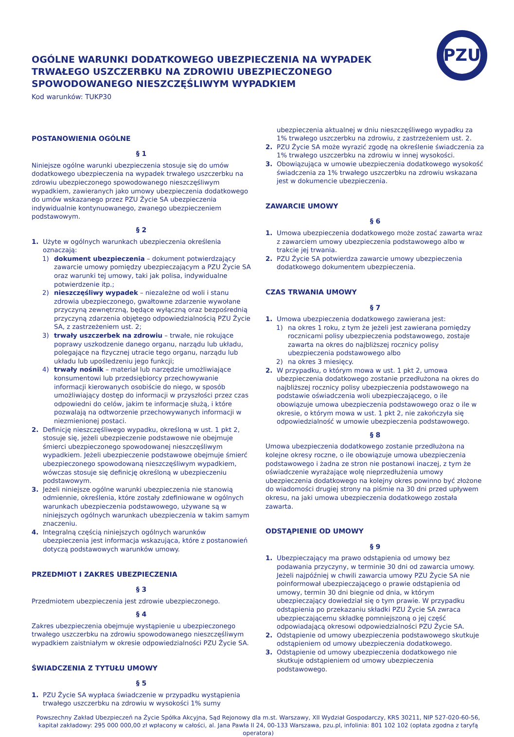PZU
OGÓLNE WARUNKI DODATKOWEGO UBEZPIECZENIA NA WYPADEK TRWAŁEGO USZCZERBKU NA ZDROWIU UBEZPIECZONEGO SPOWODOWANEGO NIESZCZĘŚLIWYM WYPADKIEM
Kod warunków: TUKP30
POSTANOWIENIA OGÓLNE
§ 1
Niniejsze ogólne warunki ubezpieczenia stosuje się do umów dodatkowego ubezpieczenia na wypadek trwałego uszczerbku na zdrowiu ubezpieczonego spowodowanego nieszczęśliwym wypadkiem, zawieranych jako umowy ubezpieczenia dodatkowego do umów wskazanego przez PZU Życie SA ubezpieczenia indywidualnie kontynuowanego, zwanego ubezpieczeniem podstawowym.
§ 2
1. Użyte w ogólnych warunkach ubezpieczenia określenia oznaczają:
1) dokument ubezpieczenia – dokument potwierdzający zawarcie umowy pomiędzy ubezpieczającym a PZU Życie SA oraz warunki tej umowy, taki jak polisa, indywidualne potwierdzenie itp.;
2) nieszczęśliwy wypadek – niezależne od woli i stanu zdrowia ubezpieczonego, gwałtowne zdarzenie wywołane przyczyną zewnętrzną, będące wyłączną oraz bezpośrednią przyczyną zdarzenia objętego odpowiedzialnością PZU Życie SA, z zastrzeżeniem ust. 2;
3) trwały uszczerbek na zdrowiu – trwałe, nie rokujące poprawy uszkodzenie danego organu, narządu lub układu, polegające na fizycznej utracie tego organu, narządu lub układu lub upośledzeniu jego funkcji;
4) trwały nośnik – materiał lub narzędzie umożliwiające konsumentowi lub przedsiębiorcy przechowywanie informacji kierowanych osobiście do niego, w sposób umożliwiający dostęp do informacji w przyszłości przez czas odpowiedni do celów, jakim te informacje służą, i które pozwalają na odtworzenie przechowywanych informacji w niezmienionej postaci.
2. Definicję nieszczęśliwego wypadku, określoną w ust. 1 pkt 2, stosuje się, jeżeli ubezpieczenie podstawowe nie obejmuje śmierci ubezpieczonego spowodowanej nieszczęśliwym wypadkiem. Jeżeli ubezpieczenie podstawowe obejmuje śmierć ubezpieczonego spowodowaną nieszczęśliwym wypadkiem, wówczas stosuje się definicję określoną w ubezpieczeniu podstawowym.
3. Jeżeli niniejsze ogólne warunki ubezpieczenia nie stanowią odmiennie, określenia, które zostały zdefiniowane w ogólnych warunkach ubezpieczenia podstawowego, używane są w niniejszych ogólnych warunkach ubezpieczenia w takim samym znaczeniu.
4. Integralną częścią niniejszych ogólnych warunków ubezpieczenia jest informacja wskazująca, które z postanowień dotyczą podstawowych warunków umowy.
PRZEDMIOT I ZAKRES UBEZPIECZENIA
§ 3
Przedmiotem ubezpieczenia jest zdrowie ubezpieczonego.
§ 4
Zakres ubezpieczenia obejmuje wystąpienie u ubezpieczonego trwałego uszczerbku na zdrowiu spowodowanego nieszczęśliwym wypadkiem zaistniałym w okresie odpowiedzialności PZU Życie SA.
ŚWIADCZENIA Z TYTUŁU UMOWY
§ 5
1. PZU Życie SA wypłaca świadczenie w przypadku wystąpienia trwałego uszczerbku na zdrowiu w wysokości 1% sumy
ubezpieczenia aktualnej w dniu nieszczęśliwego wypadku za 1% trwałego uszczerbku na zdrowiu, z zastrzeżeniem ust. 2.
2. PZU Życie SA może wyrazić zgodę na określenie świadczenia za 1% trwałego uszczerbku na zdrowiu w innej wysokości.
3. Obowiązująca w umowie ubezpieczenia dodatkowego wysokość świadczenia za 1% trwałego uszczerbku na zdrowiu wskazana jest w dokumencie ubezpieczenia.
ZAWARCIE UMOWY
§ 6
1. Umowa ubezpieczenia dodatkowego może zostać zawarta wraz z zawarciem umowy ubezpieczenia podstawowego albo w trakcie jej trwania.
2. PZU Życie SA potwierdza zawarcie umowy ubezpieczenia dodatkowego dokumentem ubezpieczenia.
CZAS TRWANIA UMOWY
§ 7
1. Umowa ubezpieczenia dodatkowego zawierana jest:
1) na okres 1 roku, z tym że jeżeli jest zawierana pomiędzy rocznicami polisy ubezpieczenia podstawowego, zostaje zawarta na okres do najbliższej rocznicy polisy ubezpieczenia podstawowego albo
2) na okres 3 miesięcy.
2. W przypadku, o którym mowa w ust. 1 pkt 2, umowa ubezpieczenia dodatkowego zostanie przedłużona na okres do najbliższej rocznicy polisy ubezpieczenia podstawowego na podstawie oświadczenia woli ubezpieczającego, o ile obowiązuje umowa ubezpieczenia podstawowego oraz o ile w okresie, o którym mowa w ust. 1 pkt 2, nie zakończyła się odpowiedzialność w umowie ubezpieczenia podstawowego.
§ 8
Umowa ubezpieczenia dodatkowego zostanie przedłużona na kolejne okresy roczne, o ile obowiązuje umowa ubezpieczenia podstawowego i żadna ze stron nie postanowi inaczej, z tym że oświadczenie wyrażające wolę nieprzedłużenia umowy ubezpieczenia dodatkowego na kolejny okres powinno być złożone do wiadomości drugiej strony na piśmie na 30 dni przed upływem okresu, na jaki umowa ubezpieczenia dodatkowego została zawarta.
ODSTĄPIENIE OD UMOWY
§ 9
1. Ubezpieczający ma prawo odstąpienia od umowy bez podawania przyczyny, w terminie 30 dni od zawarcia umowy. Jeżeli najpóźniej w chwili zawarcia umowy PZU Życie SA nie poinformował ubezpieczającego o prawie odstąpienia od umowy, termin 30 dni biegnie od dnia, w którym ubezpieczający dowiedział się o tym prawie. W przypadku odstąpienia po przekazaniu składki PZU Życie SA zwraca ubezpieczającemu składkę pomniejszoną o jej część odpowiadającą okresowi odpowiedzialności PZU Życie SA.
2. Odstąpienie od umowy ubezpieczenia podstawowego skutkuje odstąpieniem od umowy ubezpieczenia dodatkowego.
3. Odstąpienie od umowy ubezpieczenia dodatkowego nie skutkuje odstąpieniem od umowy ubezpieczenia podstawowego.
Powszechny Zakład Ubezpieczeń na Życie Spółka Akcyjna, Sąd Rejonowy dla m.st. Warszawy, XII Wydział Gospodarczy, KRS 30211, NIP 527-020-60-56,
kapitał zakładowy: 295 000 000,00 zł wpłacony w całości, al. Jana Pawła II 24, 00-133 Warszawa, pzu.pl, infolinia: 801 102 102 (opłata zgodna z taryfą operatora)